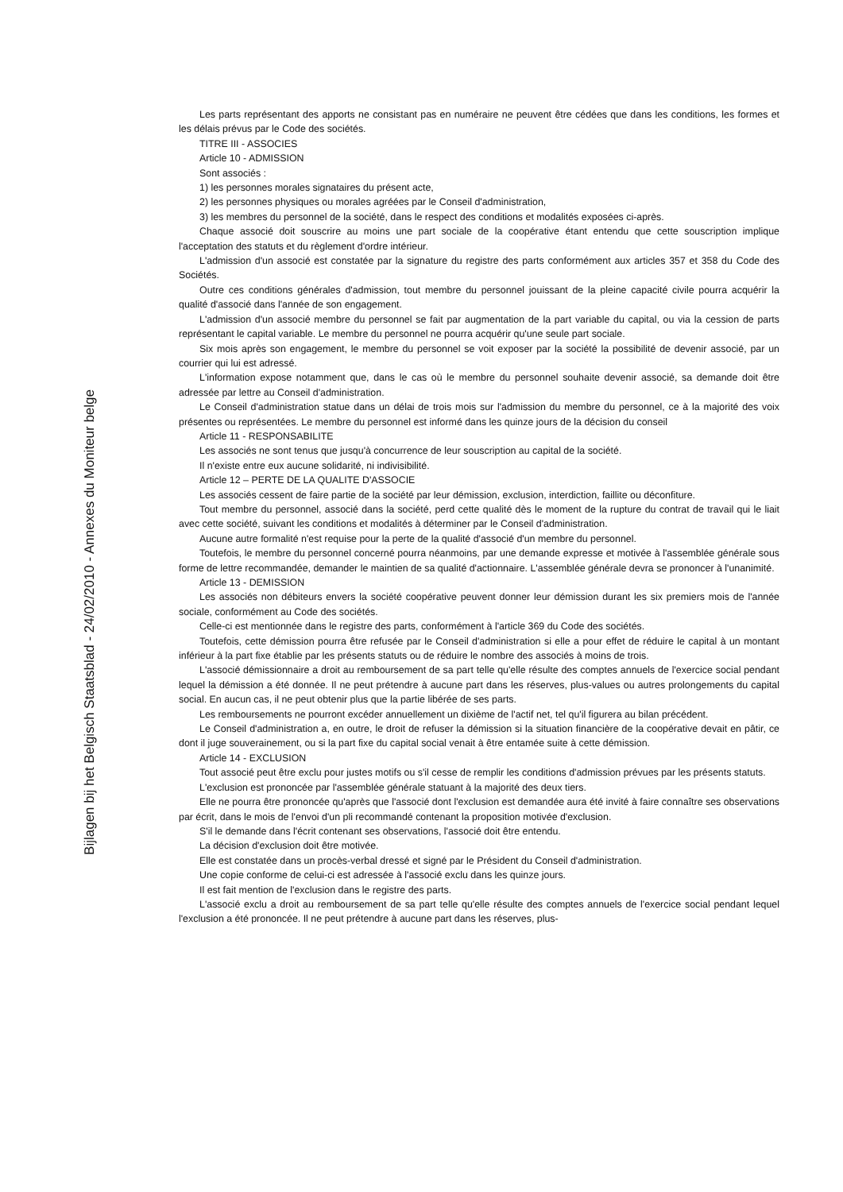Bijlagen bij het Belgisch Staatsblad - 24/02/2010 - Annexes du Moniteur belge
Les parts représentant des apports ne consistant pas en numéraire ne peuvent être cédées que dans les conditions, les formes et les délais prévus par le Code des sociétés.
TITRE III - ASSOCIES
Article 10 - ADMISSION
Sont associés :
1) les personnes morales signataires du présent acte,
2) les personnes physiques ou morales agréées par le Conseil d'administration,
3) les membres du personnel de la société, dans le respect des conditions et modalités exposées ci-après.
Chaque associé doit souscrire au moins une part sociale de la coopérative étant entendu que cette souscription implique l'acceptation des statuts et du règlement d'ordre intérieur.
L'admission d'un associé est constatée par la signature du registre des parts conformément aux articles 357 et 358 du Code des Sociétés.
Outre ces conditions générales d'admission, tout membre du personnel jouissant de la pleine capacité civile pourra acquérir la qualité d'associé dans l'année de son engagement.
L'admission d'un associé membre du personnel se fait par augmentation de la part variable du capital, ou via la cession de parts représentant le capital variable. Le membre du personnel ne pourra acquérir qu'une seule part sociale.
Six mois après son engagement, le membre du personnel se voit exposer par la société la possibilité de devenir associé, par un courrier qui lui est adressé.
L'information expose notamment que, dans le cas où le membre du personnel souhaite devenir associé, sa demande doit être adressée par lettre au Conseil d'administration.
Le Conseil d'administration statue dans un délai de trois mois sur l'admission du membre du personnel, ce à la majorité des voix présentes ou représentées. Le membre du personnel est informé dans les quinze jours de la décision du conseil
Article 11 - RESPONSABILITE
Les associés ne sont tenus que jusqu'à concurrence de leur souscription au capital de la société.
Il n'existe entre eux aucune solidarité, ni indivisibilité.
Article 12 – PERTE DE LA QUALITE D'ASSOCIE
Les associés cessent de faire partie de la société par leur démission, exclusion, interdiction, faillite ou déconfiture.
Tout membre du personnel, associé dans la société, perd cette qualité dès le moment de la rupture du contrat de travail qui le liait avec cette société, suivant les conditions et modalités à déterminer par le Conseil d'administration.
Aucune autre formalité n'est requise pour la perte de la qualité d'associé d'un membre du personnel.
Toutefois, le membre du personnel concerné pourra néanmoins, par une demande expresse et motivée à l'assemblée générale sous forme de lettre recommandée, demander le maintien de sa qualité d'actionnaire. L'assemblée générale devra se prononcer à l'unanimité.
Article 13 - DEMISSION
Les associés non débiteurs envers la société coopérative peuvent donner leur démission durant les six premiers mois de l'année sociale, conformément au Code des sociétés.
Celle-ci est mentionnée dans le registre des parts, conformément à l'article 369 du Code des sociétés.
Toutefois, cette démission pourra être refusée par le Conseil d'administration si elle a pour effet de réduire le capital à un montant inférieur à la part fixe établie par les présents statuts ou de réduire le nombre des associés à moins de trois.
L'associé démissionnaire a droit au remboursement de sa part telle qu'elle résulte des comptes annuels de l'exercice social pendant lequel la démission a été donnée. Il ne peut prétendre à aucune part dans les réserves, plus-values ou autres prolongements du capital social. En aucun cas, il ne peut obtenir plus que la partie libérée de ses parts.
Les remboursements ne pourront excéder annuellement un dixième de l'actif net, tel qu'il figurera au bilan précédent.
Le Conseil d'administration a, en outre, le droit de refuser la démission si la situation financière de la coopérative devait en pâtir, ce dont il juge souverainement, ou si la part fixe du capital social venait à être entamée suite à cette démission.
Article 14 - EXCLUSION
Tout associé peut être exclu pour justes motifs ou s'il cesse de remplir les conditions d'admission prévues par les présents statuts.
L'exclusion est prononcée par l'assemblée générale statuant à la majorité des deux tiers.
Elle ne pourra être prononcée qu'après que l'associé dont l'exclusion est demandée aura été invité à faire connaître ses observations par écrit, dans le mois de l'envoi d'un pli recommandé contenant la proposition motivée d'exclusion.
S'il le demande dans l'écrit contenant ses observations, l'associé doit être entendu.
La décision d'exclusion doit être motivée.
Elle est constatée dans un procès-verbal dressé et signé par le Président du Conseil d'administration.
Une copie conforme de celui-ci est adressée à l'associé exclu dans les quinze jours.
Il est fait mention de l'exclusion dans le registre des parts.
L'associé exclu a droit au remboursement de sa part telle qu'elle résulte des comptes annuels de l'exercice social pendant lequel l'exclusion a été prononcée. Il ne peut prétendre à aucune part dans les réserves, plus-